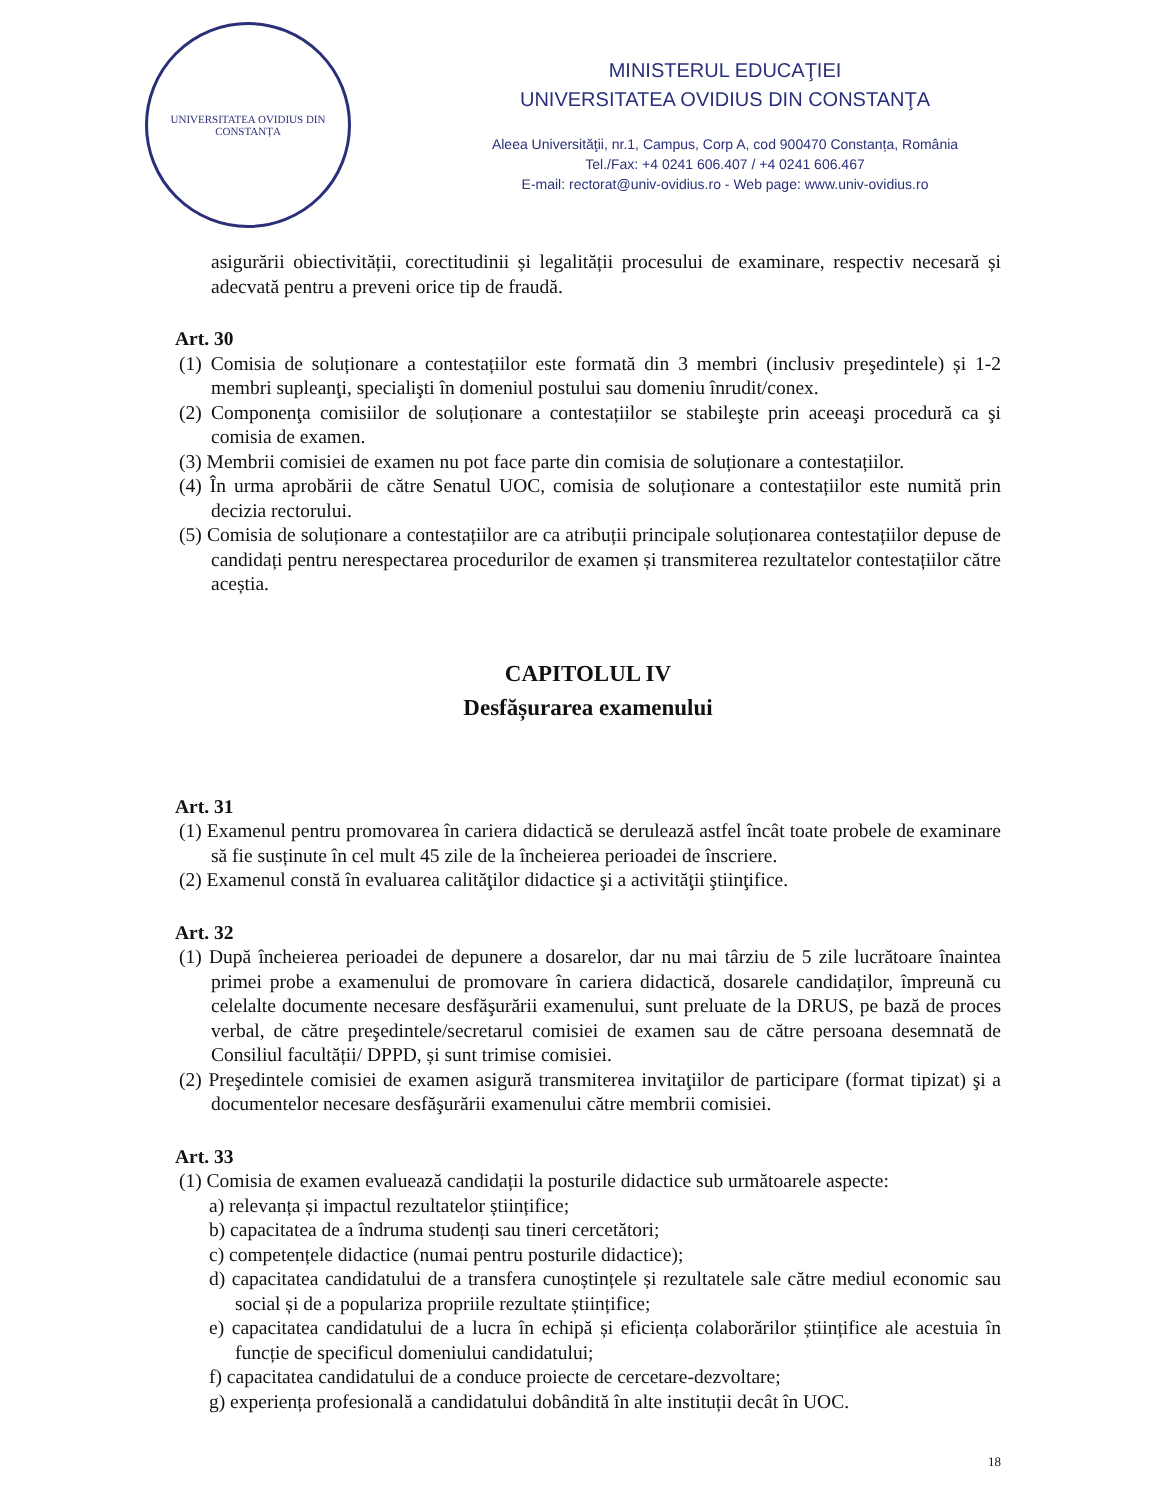UNIVERSITATEA OVIDIUS DIN CONSTANȚA
MINISTERUL EDUCAŢIEI
UNIVERSITATEA OVIDIUS DIN CONSTANŢA
Aleea Universităţii, nr.1, Campus, Corp A, cod 900470 Constanța, România
Tel./Fax: +4 0241 606.407 / +4 0241 606.467
E-mail: rectorat@univ-ovidius.ro - Web page: www.univ-ovidius.ro
asigurării obiectivității, corectitudinii și legalității procesului de examinare, respectiv necesară și adecvată pentru a preveni orice tip de fraudă.
Art. 30
(1) Comisia de soluționare a contestațiilor este formată din 3 membri (inclusiv preşedintele) și 1-2 membri supleanţi, specialişti în domeniul postului sau domeniu înrudit/conex.
(2) Componenţa comisiilor de soluționare a contestațiilor se stabileşte prin aceeaşi procedură ca şi comisia de examen.
(3) Membrii comisiei de examen nu pot face parte din comisia de soluționare a contestațiilor.
(4) În urma aprobării de către Senatul UOC, comisia de soluționare a contestațiilor este numită prin decizia rectorului.
(5) Comisia de soluționare a contestațiilor are ca atribuții principale soluționarea contestațiilor depuse de candidați pentru nerespectarea procedurilor de examen și transmiterea rezultatelor contestațiilor către aceștia.
CAPITOLUL IV
Desfășurarea examenului
Art. 31
(1) Examenul pentru promovarea în cariera didactică se derulează astfel încât toate probele de examinare să fie susținute în cel mult 45 zile de la încheierea perioadei de înscriere.
(2) Examenul constă în evaluarea calităţilor didactice şi a activităţii ştiinţifice.
Art. 32
(1) După încheierea perioadei de depunere a dosarelor, dar nu mai târziu de 5 zile lucrătoare înaintea primei probe a examenului de promovare în cariera didactică, dosarele candidaților, împreună cu celelalte documente necesare desfăşurării examenului, sunt preluate de la DRUS, pe bază de proces verbal, de către preşedintele/secretarul comisiei de examen sau de către persoana desemnată de Consiliul facultății/ DPPD, și sunt trimise comisiei.
(2) Preşedintele comisiei de examen asigură transmiterea invitaţiilor de participare (format tipizat) şi a documentelor necesare desfăşurării examenului către membrii comisiei.
Art. 33
(1) Comisia de examen evaluează candidații la posturile didactice sub următoarele aspecte:
a) relevanța și impactul rezultatelor științifice;
b) capacitatea de a îndruma studenți sau tineri cercetători;
c) competențele didactice (numai pentru posturile didactice);
d) capacitatea candidatului de a transfera cunoștințele și rezultatele sale către mediul economic sau social și de a populariza propriile rezultate științifice;
e) capacitatea candidatului de a lucra în echipă și eficiența colaborărilor științifice ale acestuia în funcție de specificul domeniului candidatului;
f) capacitatea candidatului de a conduce proiecte de cercetare-dezvoltare;
g) experiența profesională a candidatului dobândită în alte instituții decât în UOC.
18